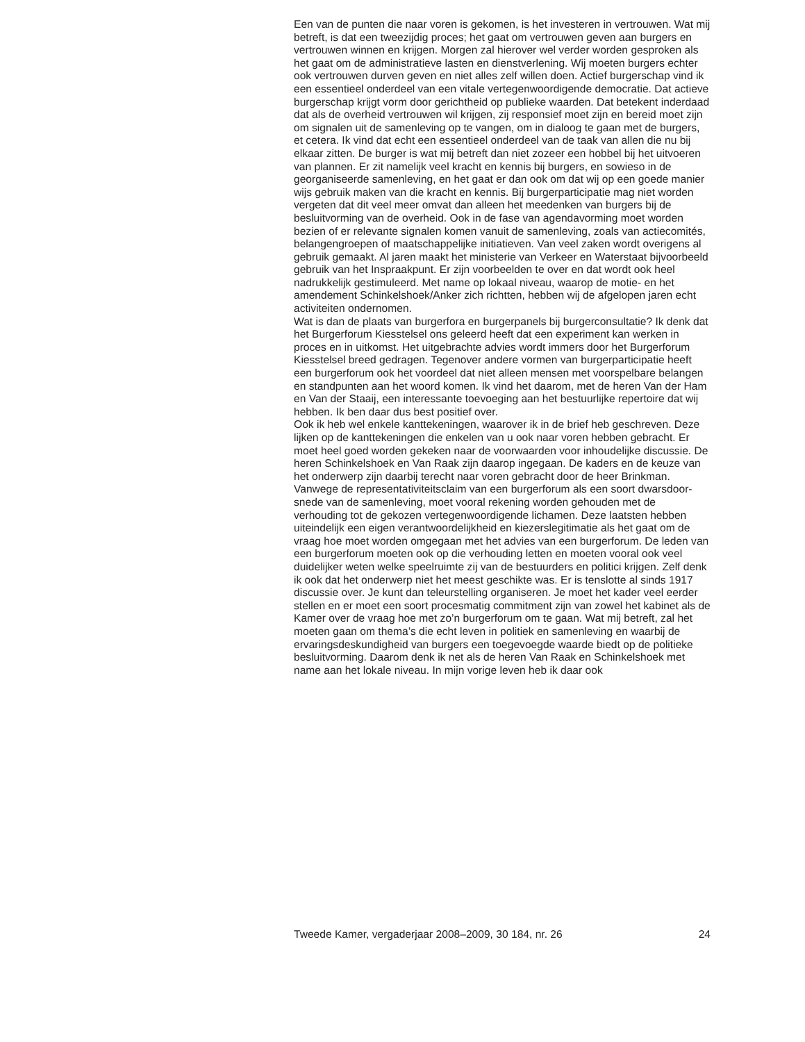Een van de punten die naar voren is gekomen, is het investeren in vertrouwen. Wat mij betreft, is dat een tweezijdig proces; het gaat om vertrouwen geven aan burgers en vertrouwen winnen en krijgen. Morgen zal hierover wel verder worden gesproken als het gaat om de administra­tieve lasten en dienstverlening. Wij moeten burgers echter ook vertrouwen durven geven en niet alles zelf willen doen. Actief burger­schap vind ik een essentieel onderdeel van een vitale vertegenwoordi­gende democratie. Dat actieve burgerschap krijgt vorm door gerichtheid op publieke waarden. Dat betekent inderdaad dat als de overheid vertrouwen wil krijgen, zij responsief moet zijn en bereid moet zijn om signalen uit de samenleving op te vangen, om in dialoog te gaan met de burgers, et cetera. Ik vind dat echt een essentieel onderdeel van de taak van allen die nu bij elkaar zitten. De burger is wat mij betreft dan niet zozeer een hobbel bij het uitvoeren van plannen. Er zit namelijk veel kracht en kennis bij burgers, en sowieso in de georganiseerde samenle­ving, en het gaat er dan ook om dat wij op een goede manier wijs gebruik maken van die kracht en kennis. Bij burgerparticipatie mag niet worden vergeten dat dit veel meer omvat dan alleen het meedenken van burgers bij de besluitvorming van de overheid. Ook in de fase van agendavorming moet worden bezien of er relevante signalen komen vanuit de samenle­ving, zoals van actiecomités, belangengroepen of maatschappelijke initia­tieven. Van veel zaken wordt overigens al gebruik gemaakt. Al jaren maakt het ministerie van Verkeer en Waterstaat bijvoorbeeld gebruik van het Inspraakpunt. Er zijn voorbeelden te over en dat wordt ook heel nadrukke­lijk gestimuleerd. Met name op lokaal niveau, waarop de motie- en het amendement Schinkelshoek/Anker zich richtten, hebben wij de afgelopen jaren echt activiteiten ondernomen.
Wat is dan de plaats van burgerfora en burgerpanels bij burger­consultatie? Ik denk dat het Burgerforum Kiesstelsel ons geleerd heeft dat een experiment kan werken in proces en in uitkomst. Het uitgebrachte advies wordt immers door het Burgerforum Kiesstelsel breed gedragen. Tegenover andere vormen van burgerparticipatie heeft een burgerforum ook het voordeel dat niet alleen mensen met voorspelbare belangen en standpunten aan het woord komen. Ik vind het daarom, met de heren Van der Ham en Van der Staaij, een interessante toevoeging aan het bestuur­lijke repertoire dat wij hebben. Ik ben daar dus best positief over.
Ook ik heb wel enkele kanttekeningen, waarover ik in de brief heb geschreven. Deze lijken op de kanttekeningen die enkelen van u ook naar voren hebben gebracht. Er moet heel goed worden gekeken naar de voor­waarden voor inhoudelijke discussie. De heren Schinkelshoek en Van Raak zijn daarop ingegaan. De kaders en de keuze van het onderwerp zijn daarbij terecht naar voren gebracht door de heer Brinkman. Vanwege de representativiteitsclaim van een burgerforum als een soort dwarsdoor­snede van de samenleving, moet vooral rekening worden gehouden met de verhouding tot de gekozen vertegenwoordigende lichamen. Deze laat­sten hebben uiteindelijk een eigen verantwoordelijkheid en kiezers­legitimatie als het gaat om de vraag hoe moet worden omgegaan met het advies van een burgerforum. De leden van een burgerforum moeten ook op die verhouding letten en moeten vooral ook veel duidelijker weten welke speelruimte zij van de bestuurders en politici krijgen. Zelf denk ik ook dat het onderwerp niet het meest geschikte was. Er is tenslotte al sinds 1917 discussie over. Je kunt dan teleurstelling organiseren. Je moet het kader veel eerder stellen en er moet een soort procesmatig commit­ment zijn van zowel het kabinet als de Kamer over de vraag hoe met zo’n burgerforum om te gaan. Wat mij betreft, zal het moeten gaan om thema’s die echt leven in politiek en samenleving en waarbij de ervaringsdeskun­digheid van burgers een toegevoegde waarde biedt op de politieke besluitvorming. Daarom denk ik net als de heren Van Raak en Schinkels­hoek met name aan het lokale niveau. In mijn vorige leven heb ik daar ook
Tweede Kamer, vergaderjaar 2008–2009, 30 184, nr. 26 24